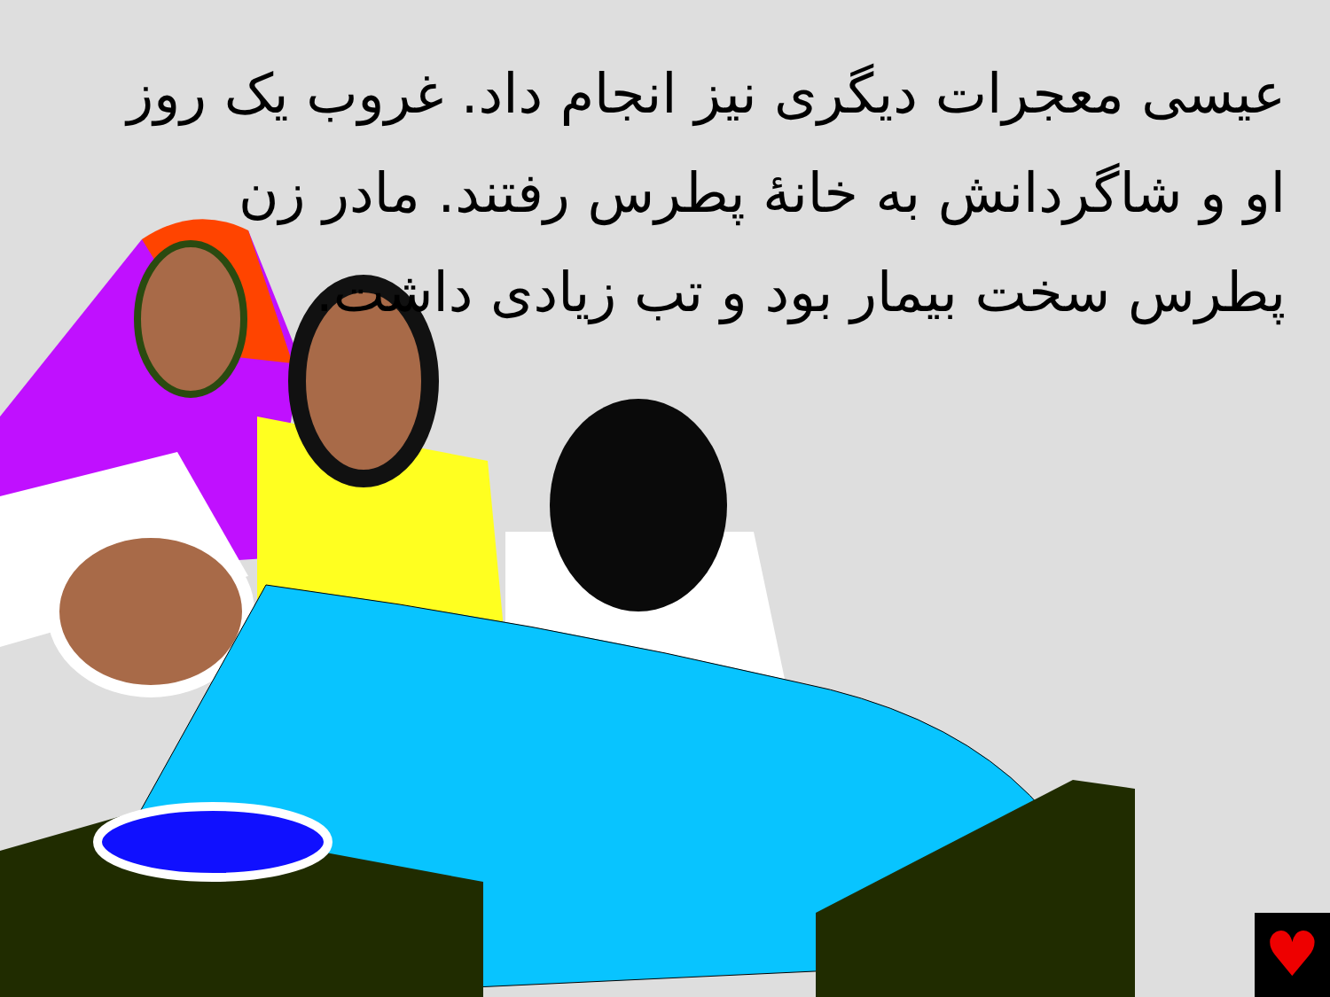عیسی معجرات دیگری نیز انجام داد. غروب یک روز او و شاگردانش به خانهٔ پطرس رفتند. مادر زن پطرس سخت بیمار بود و تب زیادی داشت.
♥